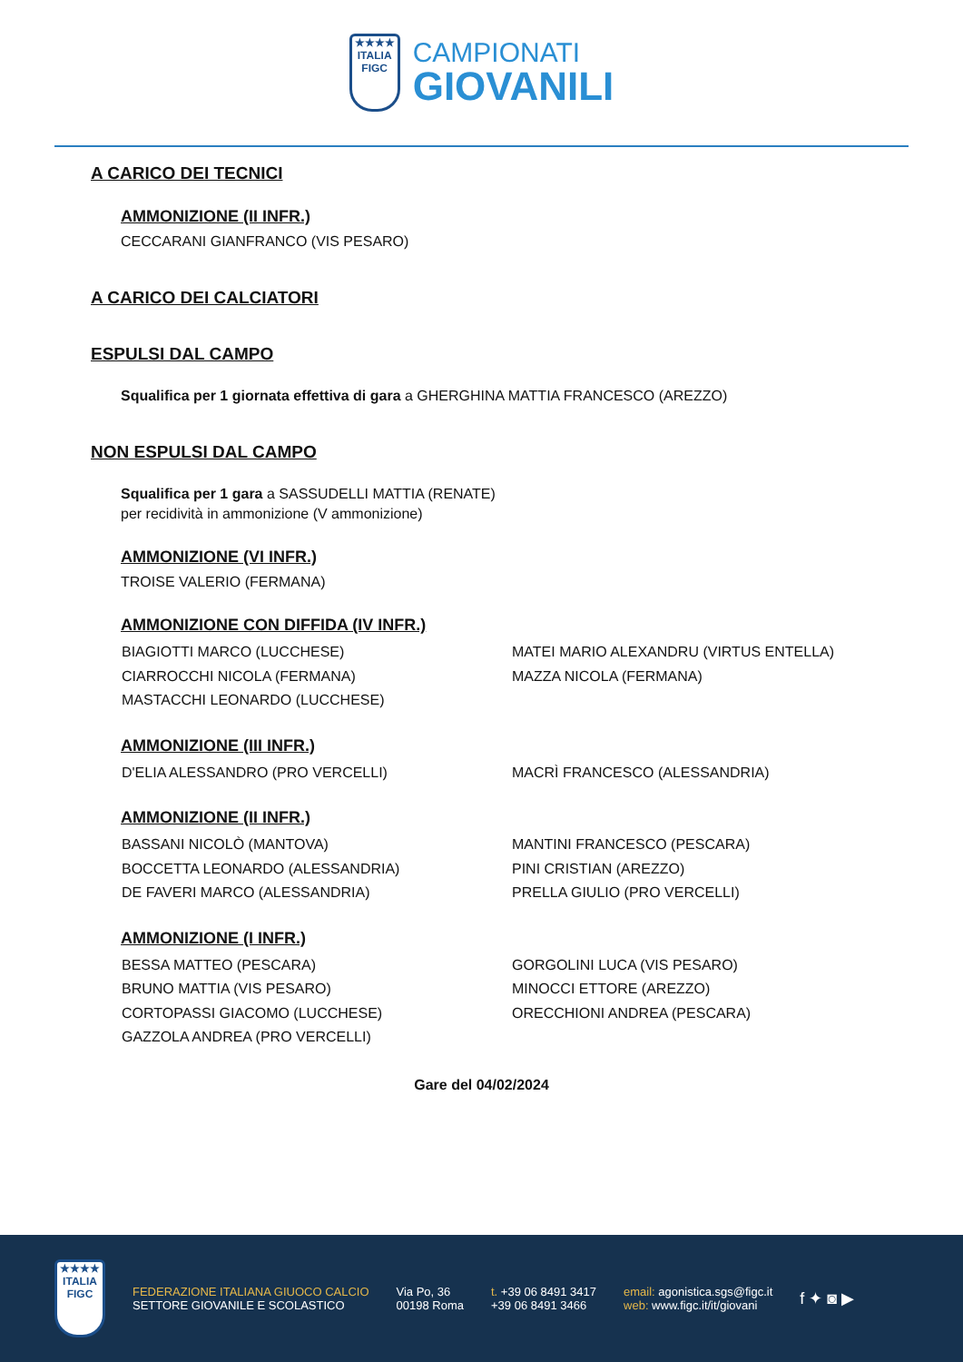★★★★
ITALIA
FIGC
CAMPIONATI
GIOVANILI
A CARICO DEI TECNICI
AMMONIZIONE (II INFR.)
CECCARANI GIANFRANCO (VIS PESARO)
A CARICO DEI CALCIATORI
ESPULSI DAL CAMPO
Squalifica per 1 giornata effettiva di gara a GHERGHINA MATTIA FRANCESCO (AREZZO)
NON ESPULSI DAL CAMPO
Squalifica per 1 gara a SASSUDELLI MATTIA (RENATE)
per recidività in ammonizione (V ammonizione)
AMMONIZIONE (VI INFR.)
TROISE VALERIO (FERMANA)
AMMONIZIONE CON DIFFIDA (IV INFR.)
BIAGIOTTI MARCO (LUCCHESE)
MATEI MARIO ALEXANDRU (VIRTUS ENTELLA)
CIARROCCHI NICOLA (FERMANA)
MAZZA NICOLA (FERMANA)
MASTACCHI LEONARDO (LUCCHESE)
AMMONIZIONE (III INFR.)
D'ELIA ALESSANDRO (PRO VERCELLI)
MACRÌ FRANCESCO (ALESSANDRIA)
AMMONIZIONE (II INFR.)
BASSANI NICOLÒ (MANTOVA)
MANTINI FRANCESCO (PESCARA)
BOCCETTA LEONARDO (ALESSANDRIA)
PINI CRISTIAN (AREZZO)
DE FAVERI MARCO (ALESSANDRIA)
PRELLA GIULIO (PRO VERCELLI)
AMMONIZIONE (I INFR.)
BESSA MATTEO (PESCARA)
GORGOLINI LUCA (VIS PESARO)
BRUNO MATTIA (VIS PESARO)
MINOCCI ETTORE (AREZZO)
CORTOPASSI GIACOMO (LUCCHESE)
ORECCHIONI ANDREA (PESCARA)
GAZZOLA ANDREA (PRO VERCELLI)
Gare del 04/02/2024
★★★★
ITALIA
FIGC
FEDERAZIONE ITALIANA GIUOCO CALCIO
SETTORE GIOVANILE E SCOLASTICO
Via Po, 36
00198 Roma
t. +39 06 8491 3417
+39 06 8491 3466
email: agonistica.sgs@figc.it
web: www.figc.it/it/giovani
f ✦ ◙ ▶